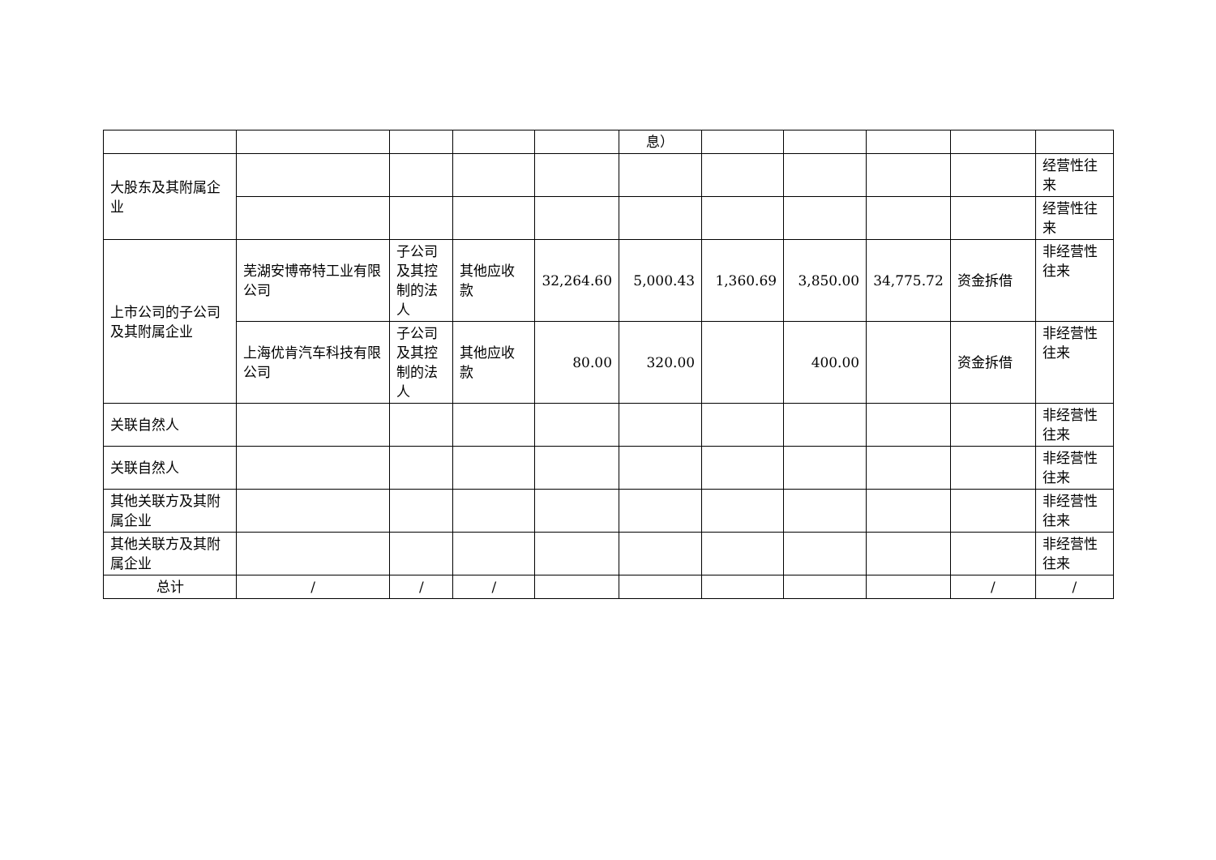| | | | | | 息） | | | | | |
| 大股东及其附属企业 | | | | | | | | | | 经营性往来 |
| | | | | | | | | | | 经营性往来 |
| 上市公司的子公司及其附属企业 | 芜湖安博帝特工业有限公司 | 子公司及其控制的法人 | 其他应收款 | 32,264.60 | 5,000.43 | 1,360.69 | 3,850.00 | 34,775.72 | 资金拆借 | 非经营性往来 |
| | 上海优肯汽车科技有限公司 | 子公司及其控制的法人 | 其他应收款 | 80.00 | 320.00 | | 400.00 | | 资金拆借 | 非经营性往来 |
| 关联自然人 | | | | | | | | | | 非经营性往来 |
| 关联自然人 | | | | | | | | | | 非经营性往来 |
| 其他关联方及其附属企业 | | | | | | | | | | 非经营性往来 |
| 其他关联方及其附属企业 | | | | | | | | | | 非经营性往来 |
| 总计 | / | / | / | | | | | | / | / |